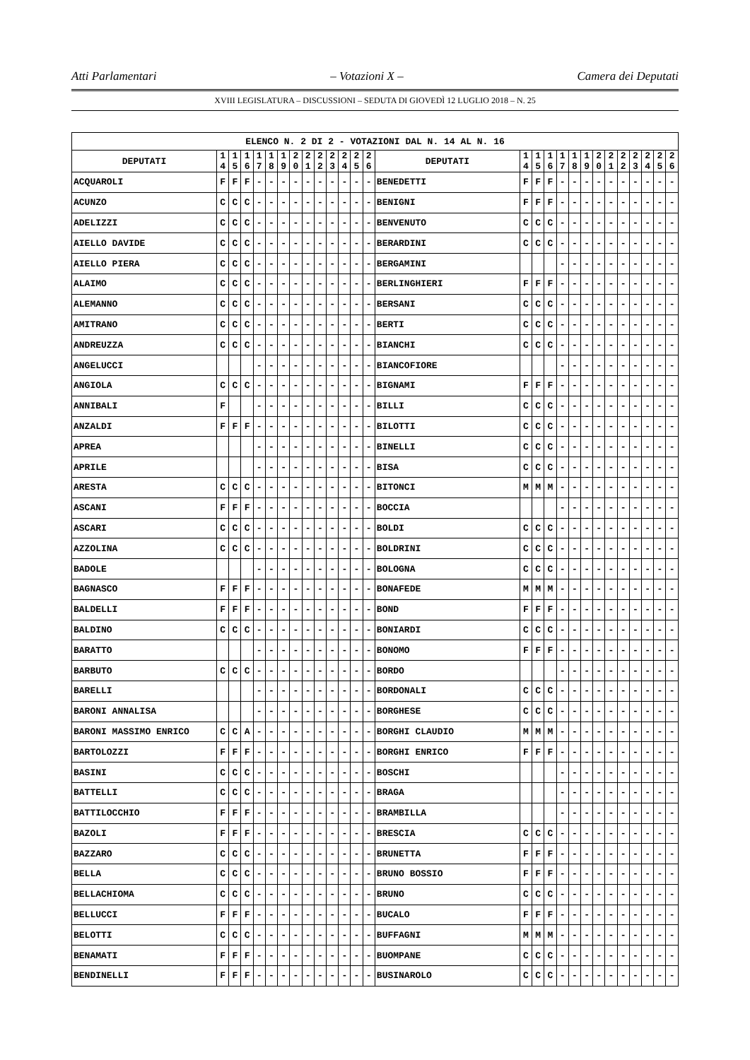Atti Parlamentari – Votazioni X – Camera dei Deputati
XVIII LEGISLATURA – DISCUSSIONI – SEDUTA DI GIOVEDÌ 12 LUGLIO 2018 – N. 25
| ELENCO N. 2 DI 2 - VOTAZIONI DAL N. 14 AL N. 16 | | | | | | | | | | | | | | | | | | | | | | | | | | | |
| --- | --- | --- | --- | --- | --- | --- | --- | --- | --- | --- | --- | --- | --- | --- | --- | --- | --- | --- | --- | --- | --- | --- | --- | --- | --- | --- | --- |
| DEPUTATI | 1 4 | 1 5 | 1 6 | 1 7 | 1 8 | 1 9 | 2 0 | 2 1 | 2 2 | 2 3 | 2 4 | 2 5 | 2 6 | DEPUTATI | 1 4 | 1 5 | 1 6 | 1 7 | 1 8 | 1 9 | 2 0 | 2 1 | 2 2 | 2 3 | 2 4 | 2 5 | 2 6 |
| ACQUAROLI | F | F | F | - | - | - | - | - | - | - | - | - | - | BENEDETTI | F | F | F | - | - | - | - | - | - | - | - | - | - |
| ACUNZO | C | C | C | - | - | - | - | - | - | - | - | - | - | BENIGNI | F | F | F | - | - | - | - | - | - | - | - | - | - |
| ADELIZZI | C | C | C | - | - | - | - | - | - | - | - | - | - | BENVENUTO | C | C | C | - | - | - | - | - | - | - | - | - | - |
| AIELLO DAVIDE | C | C | C | - | - | - | - | - | - | - | - | - | - | BERARDINI | C | C | C | - | - | - | - | - | - | - | - | - | - |
| AIELLO PIERA | C | C | C | - | - | - | - | - | - | - | - | - | - | BERGAMINI | | | | - | - | - | - | - | - | - | - | - | - |
| ALAIMO | C | C | C | - | - | - | - | - | - | - | - | - | - | BERLINGHIERI | F | F | F | - | - | - | - | - | - | - | - | - | - |
| ALEMANNO | C | C | C | - | - | - | - | - | - | - | - | - | - | BERSANI | C | C | C | - | - | - | - | - | - | - | - | - | - |
| AMITRANO | C | C | C | - | - | - | - | - | - | - | - | - | - | BERTI | C | C | C | - | - | - | - | - | - | - | - | - | - |
| ANDREUZZA | C | C | C | - | - | - | - | - | - | - | - | - | - | BIANCHI | C | C | C | - | - | - | - | - | - | - | - | - | - |
| ANGELUCCI | | | | - | - | - | - | - | - | - | - | - | - | BIANCOFIORE | | | | - | - | - | - | - | - | - | - | - | - |
| ANGIOLA | C | C | C | - | - | - | - | - | - | - | - | - | - | BIGNAMI | F | F | F | - | - | - | - | - | - | - | - | - | - |
| ANNIBALI | F | | | - | - | - | - | - | - | - | - | - | - | BILLI | C | C | C | - | - | - | - | - | - | - | - | - | - |
| ANZALDI | F | F | F | - | - | - | - | - | - | - | - | - | - | BILOTTI | C | C | C | - | - | - | - | - | - | - | - | - | - |
| APREA | | | | - | - | - | - | - | - | - | - | - | - | BINELLI | C | C | C | - | - | - | - | - | - | - | - | - | - |
| APRILE | | | | - | - | - | - | - | - | - | - | - | - | BISA | C | C | C | - | - | - | - | - | - | - | - | - | - |
| ARESTA | C | C | C | - | - | - | - | - | - | - | - | - | - | BITONCI | M | M | M | - | - | - | - | - | - | - | - | - | - |
| ASCANI | F | F | F | - | - | - | - | - | - | - | - | - | - | BOCCIA | | | | - | - | - | - | - | - | - | - | - | - |
| ASCARI | C | C | C | - | - | - | - | - | - | - | - | - | - | BOLDI | C | C | C | - | - | - | - | - | - | - | - | - | - |
| AZZOLINA | C | C | C | - | - | - | - | - | - | - | - | - | - | BOLDRINI | C | C | C | - | - | - | - | - | - | - | - | - | - |
| BADOLE | | | | - | - | - | - | - | - | - | - | - | - | BOLOGNA | C | C | C | - | - | - | - | - | - | - | - | - | - |
| BAGNASCO | F | F | F | - | - | - | - | - | - | - | - | - | - | BONAFEDE | M | M | M | - | - | - | - | - | - | - | - | - | - |
| BALDELLI | F | F | F | - | - | - | - | - | - | - | - | - | - | BOND | F | F | F | - | - | - | - | - | - | - | - | - | - |
| BALDINO | C | C | C | - | - | - | - | - | - | - | - | - | - | BONIARDI | C | C | C | - | - | - | - | - | - | - | - | - | - |
| BARATTO | | | | - | - | - | - | - | - | - | - | - | - | BONOMO | F | F | F | - | - | - | - | - | - | - | - | - | - |
| BARBUTO | C | C | C | - | - | - | - | - | - | - | - | - | - | BORDO | | | | - | - | - | - | - | - | - | - | - | - |
| BARELLI | | | | - | - | - | - | - | - | - | - | - | - | BORDONALI | C | C | C | - | - | - | - | - | - | - | - | - | - |
| BARONI ANNALISA | | | | - | - | - | - | - | - | - | - | - | - | BORGHESE | C | C | C | - | - | - | - | - | - | - | - | - | - |
| BARONI MASSIMO ENRICO | C | C | A | - | - | - | - | - | - | - | - | - | - | BORGHI CLAUDIO | M | M | M | - | - | - | - | - | - | - | - | - | - |
| BARTOLOZZI | F | F | F | - | - | - | - | - | - | - | - | - | - | BORGHI ENRICO | F | F | F | - | - | - | - | - | - | - | - | - | - |
| BASINI | C | C | C | - | - | - | - | - | - | - | - | - | - | BOSCHI | | | | - | - | - | - | - | - | - | - | - | - |
| BATTELLI | C | C | C | - | - | - | - | - | - | - | - | - | - | BRAGA | | | | - | - | - | - | - | - | - | - | - | - |
| BATTILOCCHIO | F | F | F | - | - | - | - | - | - | - | - | - | - | BRAMBILLA | | | | - | - | - | - | - | - | - | - | - | - |
| BAZOLI | F | F | F | - | - | - | - | - | - | - | - | - | - | BRESCIA | C | C | C | - | - | - | - | - | - | - | - | - | - |
| BAZZARO | C | C | C | - | - | - | - | - | - | - | - | - | - | BRUNETTA | F | F | F | - | - | - | - | - | - | - | - | - | - |
| BELLA | C | C | C | - | - | - | - | - | - | - | - | - | - | BRUNO BOSSIO | F | F | F | - | - | - | - | - | - | - | - | - | - |
| BELLACHIOMA | C | C | C | - | - | - | - | - | - | - | - | - | - | BRUNO | C | C | C | - | - | - | - | - | - | - | - | - | - |
| BELLUCCI | F | F | F | - | - | - | - | - | - | - | - | - | - | BUCALO | F | F | F | - | - | - | - | - | - | - | - | - | - |
| BELOTTI | C | C | C | - | - | - | - | - | - | - | - | - | - | BUFFAGNI | M | M | M | - | - | - | - | - | - | - | - | - | - |
| BENAMATI | F | F | F | - | - | - | - | - | - | - | - | - | - | BUOMPANE | C | C | C | - | - | - | - | - | - | - | - | - | - |
| BENDINELLI | F | F | F | - | - | - | - | - | - | - | - | - | - | BUSINAROLO | C | C | C | - | - | - | - | - | - | - | - | - | - |